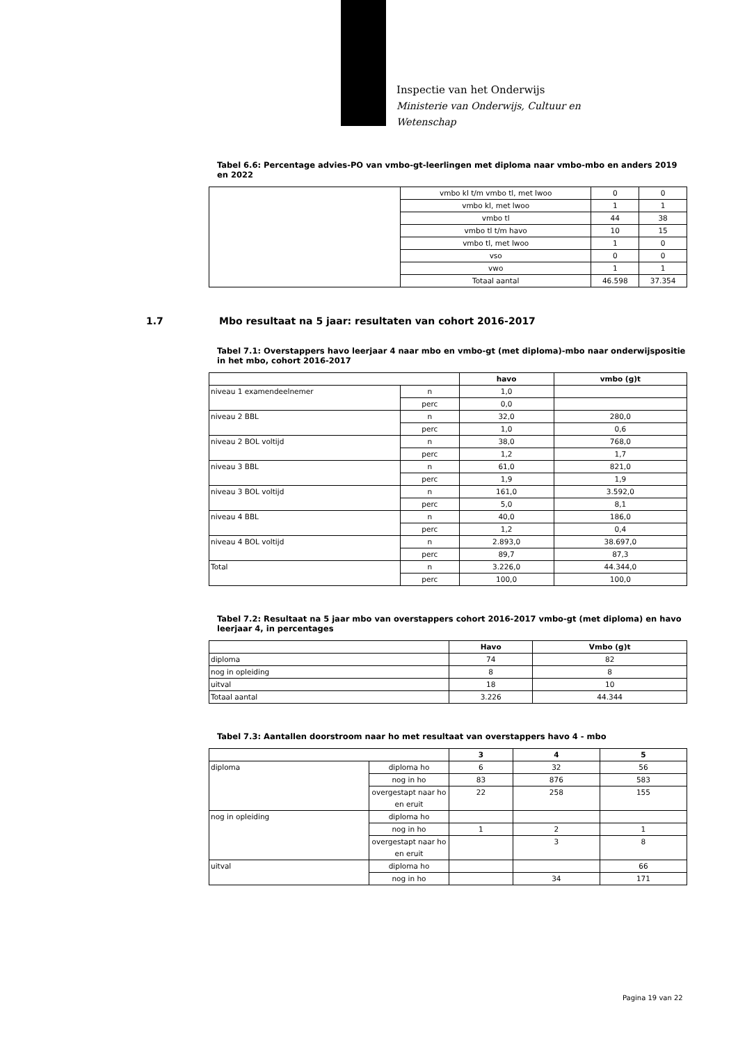Inspectie van het Onderwijs
Ministerie van Onderwijs, Cultuur en
Wetenschap
Tabel 6.6: Percentage advies-PO van vmbo-gt-leerlingen met diploma naar vmbo-mbo en anders 2019 en 2022
| | vmbo kl t/m vmbo tl, met lwoo | 0 | 0 |
| | vmbo kl, met lwoo | 1 | 1 |
| | vmbo tl | 44 | 38 |
| | vmbo tl t/m havo | 10 | 15 |
| | vmbo tl, met lwoo | 1 | 0 |
| | vso | 0 | 0 |
| | vwo | 1 | 1 |
| | Totaal aantal | 46.598 | 37.354 |
1.7 Mbo resultaat na 5 jaar: resultaten van cohort 2016-2017
Tabel 7.1: Overstappers havo leerjaar 4 naar mbo en vmbo-gt (met diploma)-mbo naar onderwijspositie in het mbo, cohort 2016-2017
| | | havo | vmbo (g)t |
| --- | --- | --- | --- |
| niveau 1 examendeelnemer | n | 1,0 | |
| | perc | 0,0 | |
| niveau 2 BBL | n | 32,0 | 280,0 |
| | perc | 1,0 | 0,6 |
| niveau 2 BOL voltijd | n | 38,0 | 768,0 |
| | perc | 1,2 | 1,7 |
| niveau 3 BBL | n | 61,0 | 821,0 |
| | perc | 1,9 | 1,9 |
| niveau 3 BOL voltijd | n | 161,0 | 3.592,0 |
| | perc | 5,0 | 8,1 |
| niveau 4 BBL | n | 40,0 | 186,0 |
| | perc | 1,2 | 0,4 |
| niveau 4 BOL voltijd | n | 2.893,0 | 38.697,0 |
| | perc | 89,7 | 87,3 |
| Total | n | 3.226,0 | 44.344,0 |
| | perc | 100,0 | 100,0 |
Tabel 7.2: Resultaat na 5 jaar mbo van overstappers cohort 2016-2017 vmbo-gt (met diploma) en havo leerjaar 4, in percentages
| | Havo | Vmbo (g)t |
| --- | --- | --- |
| diploma | 74 | 82 |
| nog in opleiding | 8 | 8 |
| uitval | 18 | 10 |
| Totaal aantal | 3.226 | 44.344 |
Tabel 7.3: Aantallen doorstroom naar ho met resultaat van overstappers havo 4 - mbo
| | | 3 | 4 | 5 |
| --- | --- | --- | --- | --- |
| diploma | diploma ho | 6 | 32 | 56 |
| | nog in ho | 83 | 876 | 583 |
| | overgestapt naar ho en eruit | 22 | 258 | 155 |
| nog in opleiding | diploma ho | | | |
| | nog in ho | 1 | 2 | 1 |
| | overgestapt naar ho en eruit | | 3 | 8 |
| uitval | diploma ho | | | 66 |
| | nog in ho | | 34 | 171 |
Pagina 19 van 22